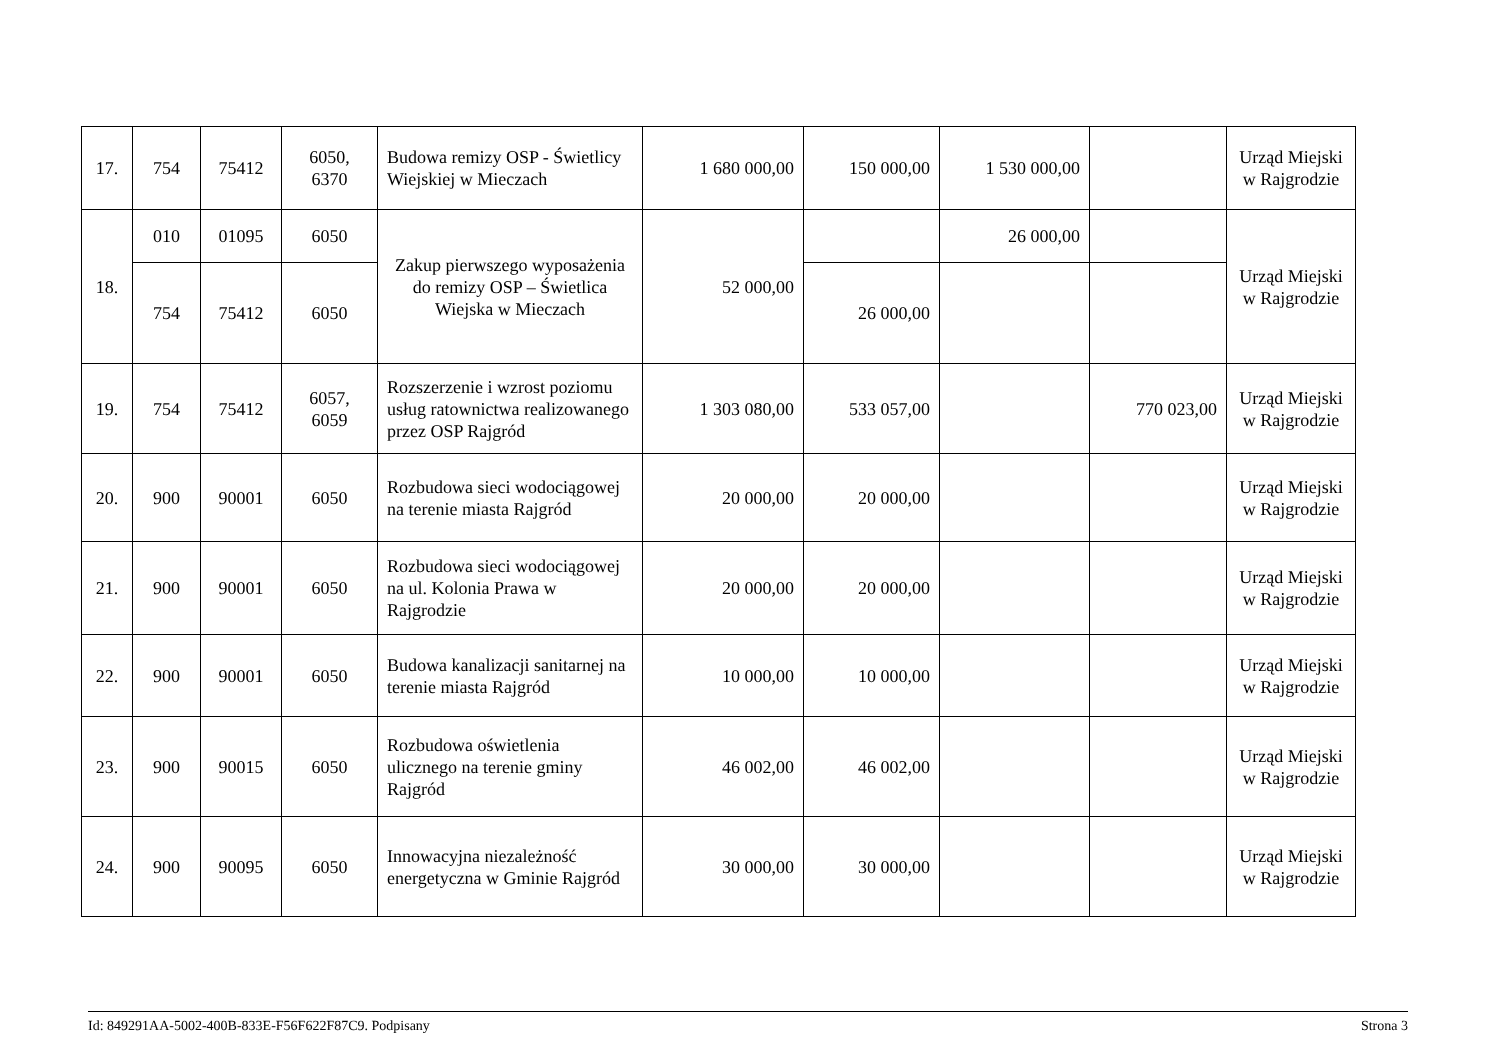| 17. | 754 | 75412 | 6050, 6370 | Budowa remizy OSP - Świetlicy Wiejskiej w Mieczach | 1 680 000,00 | 150 000,00 | 1 530 000,00 | | Urząd Miejski w Rajgrodzie |
| 18. | 010 | 01095 | 6050 | Zakup pierwszego wyposażenia do remizy OSP – Świetlica Wiejska w Mieczach | 52 000,00 | | 26 000,00 | | Urząd Miejski w Rajgrodzie |
| | 754 | 75412 | 6050 | | | 26 000,00 | | | |
| 19. | 754 | 75412 | 6057, 6059 | Rozszerzenie i wzrost poziomu usług ratownictwa realizowanego przez OSP Rajgród | 1 303 080,00 | 533 057,00 | | 770 023,00 | Urząd Miejski w Rajgrodzie |
| 20. | 900 | 90001 | 6050 | Rozbudowa sieci wodociągowej na terenie miasta Rajgród | 20 000,00 | 20 000,00 | | | Urząd Miejski w Rajgrodzie |
| 21. | 900 | 90001 | 6050 | Rozbudowa sieci wodociągowej na ul. Kolonia Prawa w Rajgrodzie | 20 000,00 | 20 000,00 | | | Urząd Miejski w Rajgrodzie |
| 22. | 900 | 90001 | 6050 | Budowa kanalizacji sanitarnej na terenie miasta Rajgród | 10 000,00 | 10 000,00 | | | Urząd Miejski w Rajgrodzie |
| 23. | 900 | 90015 | 6050 | Rozbudowa oświetlenia ulicznego na terenie gminy Rajgród | 46 002,00 | 46 002,00 | | | Urząd Miejski w Rajgrodzie |
| 24. | 900 | 90095 | 6050 | Innowacyjna niezależność energetyczna w Gminie Rajgród | 30 000,00 | 30 000,00 | | | Urząd Miejski w Rajgrodzie |
Id: 849291AA-5002-400B-833E-F56F622F87C9. Podpisany Strona 3